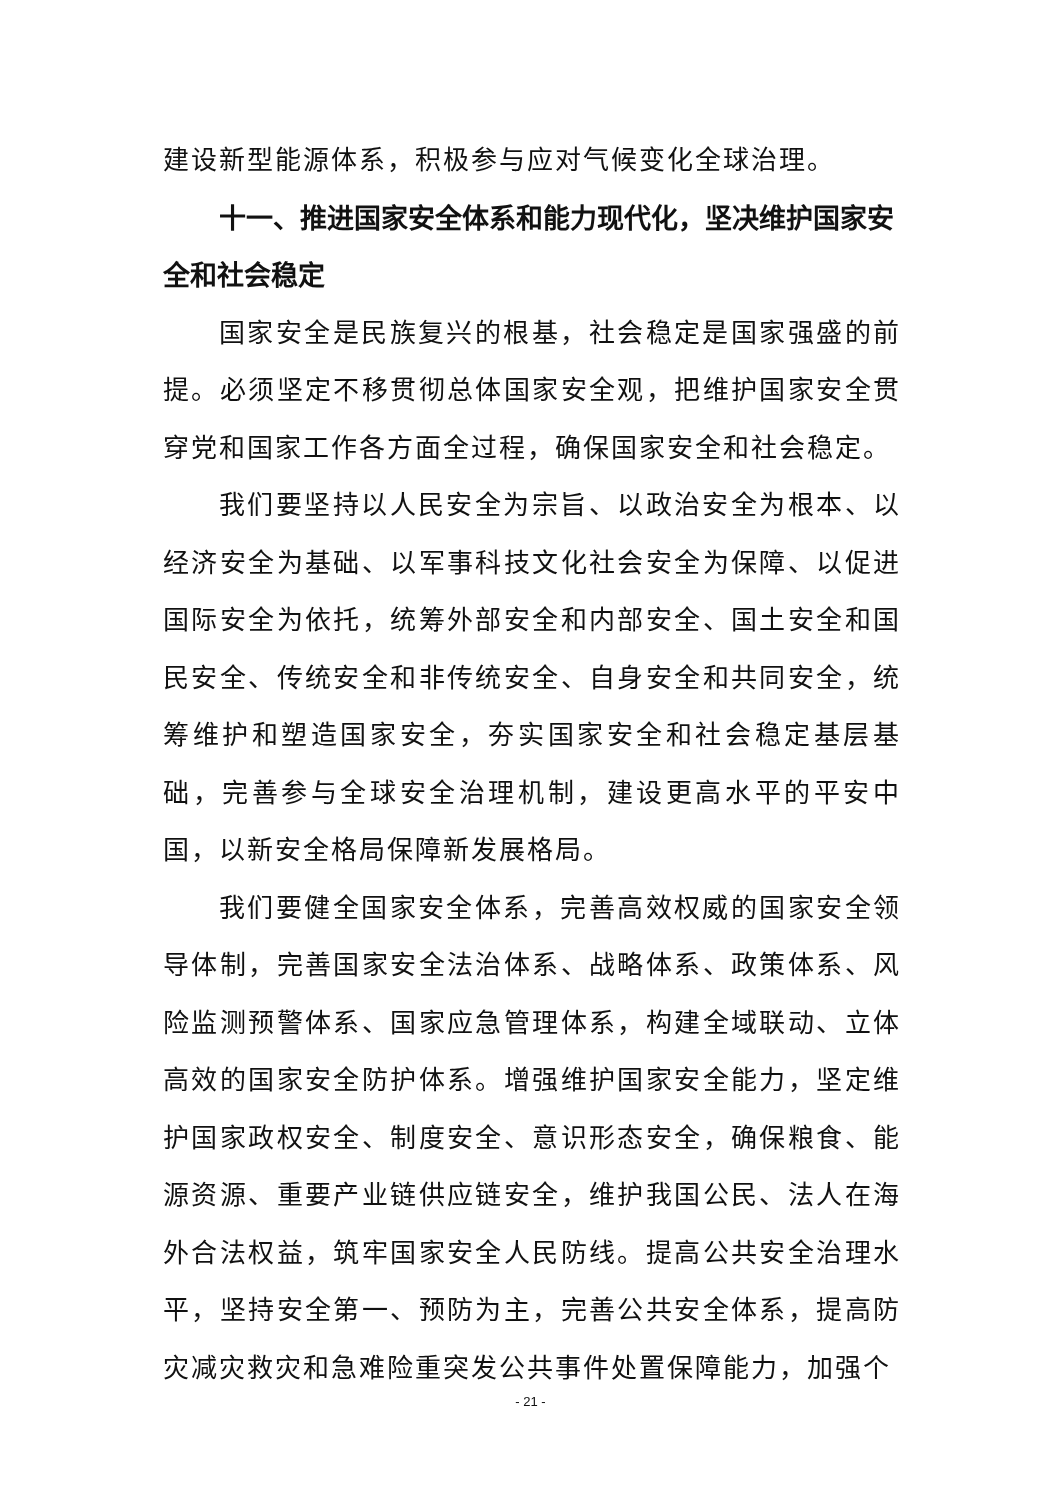建设新型能源体系，积极参与应对气候变化全球治理。
十一、推进国家安全体系和能力现代化，坚决维护国家安全和社会稳定
国家安全是民族复兴的根基，社会稳定是国家强盛的前提。必须坚定不移贯彻总体国家安全观，把维护国家安全贯穿党和国家工作各方面全过程，确保国家安全和社会稳定。
我们要坚持以人民安全为宗旨、以政治安全为根本、以经济安全为基础、以军事科技文化社会安全为保障、以促进国际安全为依托，统筹外部安全和内部安全、国土安全和国民安全、传统安全和非传统安全、自身安全和共同安全，统筹维护和塑造国家安全，夯实国家安全和社会稳定基层基础，完善参与全球安全治理机制，建设更高水平的平安中国，以新安全格局保障新发展格局。
我们要健全国家安全体系，完善高效权威的国家安全领导体制，完善国家安全法治体系、战略体系、政策体系、风险监测预警体系、国家应急管理体系，构建全域联动、立体高效的国家安全防护体系。增强维护国家安全能力，坚定维护国家政权安全、制度安全、意识形态安全，确保粮食、能源资源、重要产业链供应链安全，维护我国公民、法人在海外合法权益，筑牢国家安全人民防线。提高公共安全治理水平，坚持安全第一、预防为主，完善公共安全体系，提高防灾减灾救灾和急难险重突发公共事件处置保障能力，加强个
- 21 -